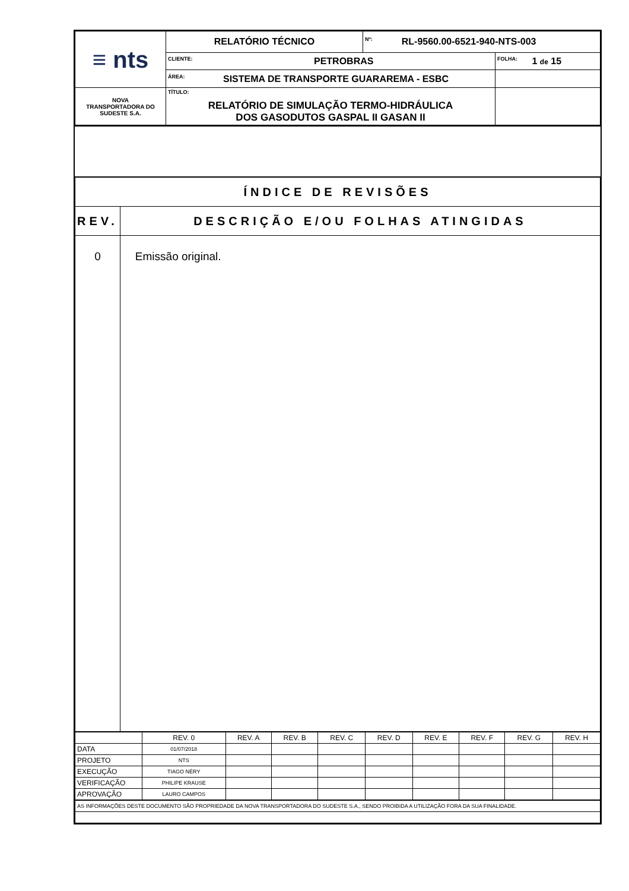| ≡ nts | RELATÓRIO TÉCNICO | Nº: RL-9560.00-6521-940-NTS-003 | |
| | CLIENTE: PETROBRAS | | FOLHA: 1 de 15 |
| | ÁREA: SISTEMA DE TRANSPORTE GUARAREMA - ESBC | | |
| NOVA TRANSPORTADORA DO SUDESTE S.A. | TÍTULO: RELATÓRIO DE SIMULAÇÃO TERMO-HIDRÁULICA DOS GASODUTOS GASPAL II GASAN II | | |
| ÍNDICE DE REVISÕES | |
| REV. | DESCRIÇÃO E/OU FOLHAS ATINGIDAS |
| 0 | Emissão original. |
| | REV. 0 | REV. A | REV. B | REV. C | REV. D | REV. E | REV. F | REV. G | REV. H |
| DATA | 01/07/2018 | | | | | | | | |
| PROJETO | NTS | | | | | | | | |
| EXECUÇÃO | TIAGO NÉRY | | | | | | | | |
| VERIFICAÇÃO | PHILIPE KRAUSE | | | | | | | | |
| APROVAÇÃO | LAURO CAMPOS | | | | | | | | |
| AS INFORMAÇÕES DESTE DOCUMENTO SÃO PROPRIEDADE DA NOVA TRANSPORTADORA DO SUDESTE S.A., SENDO PROIBIDA A UTILIZAÇÃO FORA DA SUA FINALIDADE. | | | | | | | | | |